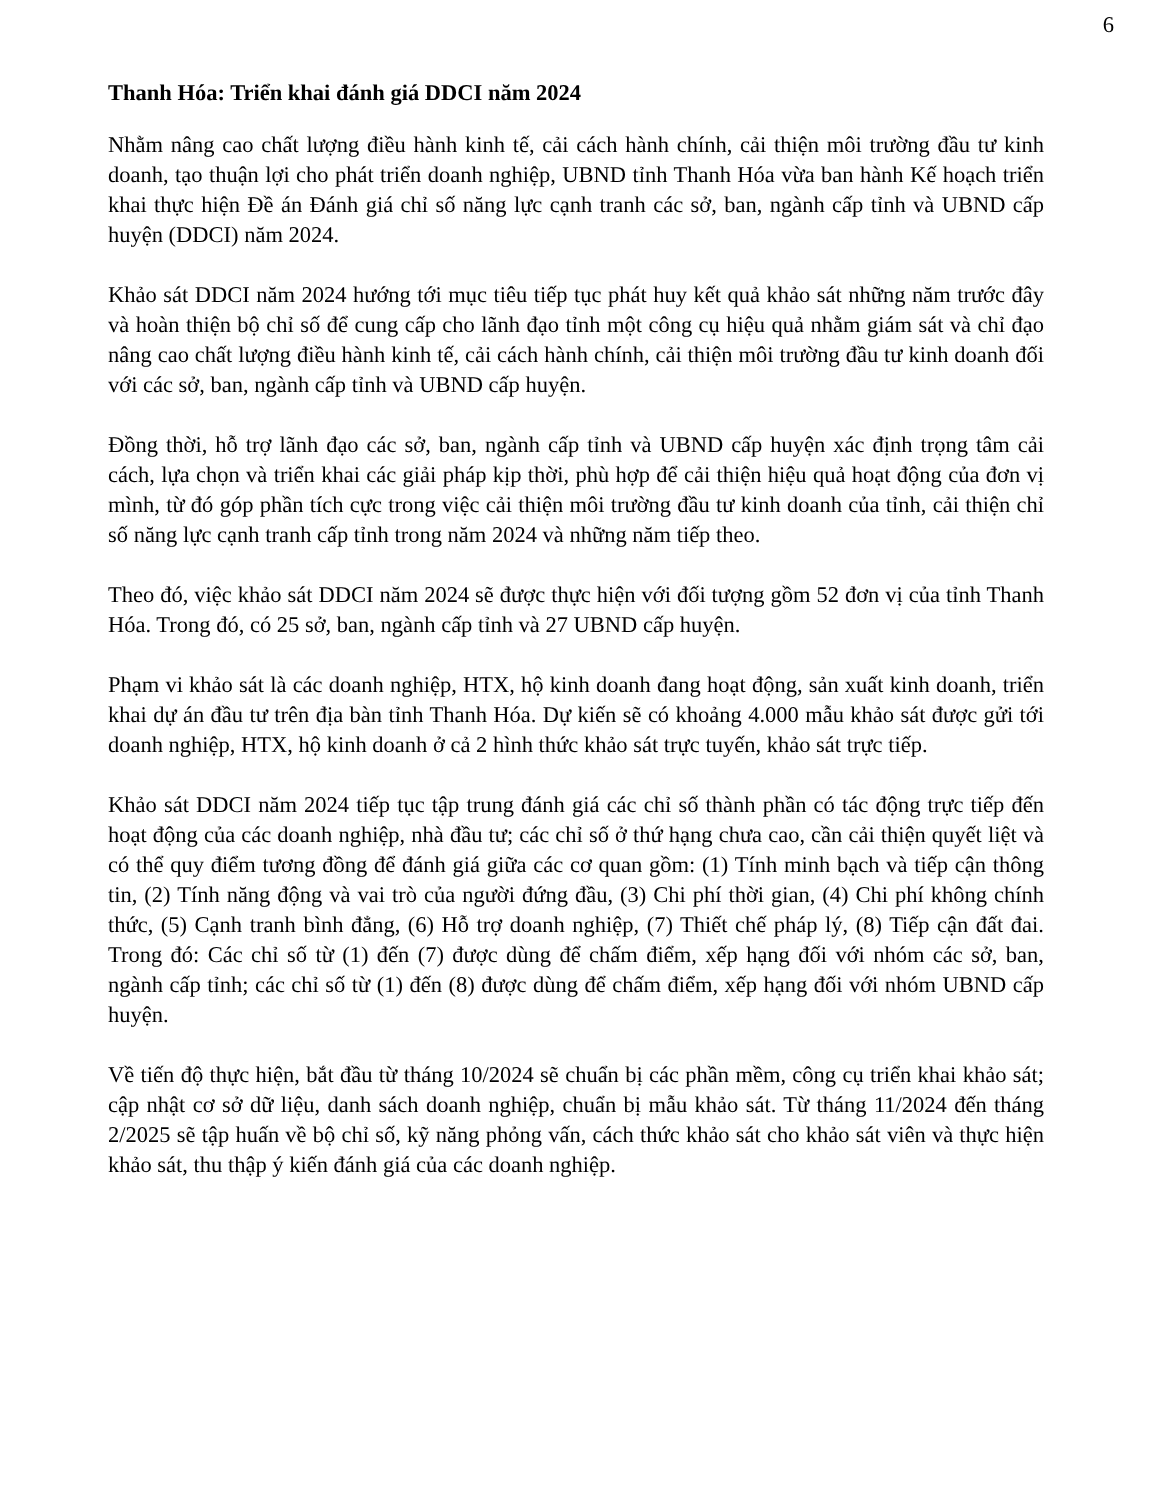6
Thanh Hóa: Triển khai đánh giá DDCI năm 2024
Nhằm nâng cao chất lượng điều hành kinh tế, cải cách hành chính, cải thiện môi trường đầu tư kinh doanh, tạo thuận lợi cho phát triển doanh nghiệp, UBND tỉnh Thanh Hóa vừa ban hành Kế hoạch triển khai thực hiện Đề án Đánh giá chỉ số năng lực cạnh tranh các sở, ban, ngành cấp tỉnh và UBND cấp huyện (DDCI) năm 2024.
Khảo sát DDCI năm 2024 hướng tới mục tiêu tiếp tục phát huy kết quả khảo sát những năm trước đây và hoàn thiện bộ chỉ số để cung cấp cho lãnh đạo tỉnh một công cụ hiệu quả nhằm giám sát và chỉ đạo nâng cao chất lượng điều hành kinh tế, cải cách hành chính, cải thiện môi trường đầu tư kinh doanh đối với các sở, ban, ngành cấp tỉnh và UBND cấp huyện.
Đồng thời, hỗ trợ lãnh đạo các sở, ban, ngành cấp tỉnh và UBND cấp huyện xác định trọng tâm cải cách, lựa chọn và triển khai các giải pháp kịp thời, phù hợp để cải thiện hiệu quả hoạt động của đơn vị mình, từ đó góp phần tích cực trong việc cải thiện môi trường đầu tư kinh doanh của tỉnh, cải thiện chỉ số năng lực cạnh tranh cấp tỉnh trong năm 2024 và những năm tiếp theo.
Theo đó, việc khảo sát DDCI năm 2024 sẽ được thực hiện với đối tượng gồm 52 đơn vị của tỉnh Thanh Hóa. Trong đó, có 25 sở, ban, ngành cấp tỉnh và 27 UBND cấp huyện.
Phạm vi khảo sát là các doanh nghiệp, HTX, hộ kinh doanh đang hoạt động, sản xuất kinh doanh, triển khai dự án đầu tư trên địa bàn tỉnh Thanh Hóa. Dự kiến sẽ có khoảng 4.000 mẫu khảo sát được gửi tới doanh nghiệp, HTX, hộ kinh doanh ở cả 2 hình thức khảo sát trực tuyến, khảo sát trực tiếp.
Khảo sát DDCI năm 2024 tiếp tục tập trung đánh giá các chỉ số thành phần có tác động trực tiếp đến hoạt động của các doanh nghiệp, nhà đầu tư; các chỉ số ở thứ hạng chưa cao, cần cải thiện quyết liệt và có thể quy điểm tương đồng để đánh giá giữa các cơ quan gồm: (1) Tính minh bạch và tiếp cận thông tin, (2) Tính năng động và vai trò của người đứng đầu, (3) Chi phí thời gian, (4) Chi phí không chính thức, (5) Cạnh tranh bình đẳng, (6) Hỗ trợ doanh nghiệp, (7) Thiết chế pháp lý, (8) Tiếp cận đất đai. Trong đó: Các chỉ số từ (1) đến (7) được dùng để chấm điểm, xếp hạng đối với nhóm các sở, ban, ngành cấp tỉnh; các chỉ số từ (1) đến (8) được dùng để chấm điểm, xếp hạng đối với nhóm UBND cấp huyện.
Về tiến độ thực hiện, bắt đầu từ tháng 10/2024 sẽ chuẩn bị các phần mềm, công cụ triển khai khảo sát; cập nhật cơ sở dữ liệu, danh sách doanh nghiệp, chuẩn bị mẫu khảo sát. Từ tháng 11/2024 đến tháng 2/2025 sẽ tập huấn về bộ chỉ số, kỹ năng phỏng vấn, cách thức khảo sát cho khảo sát viên và thực hiện khảo sát, thu thập ý kiến đánh giá của các doanh nghiệp.